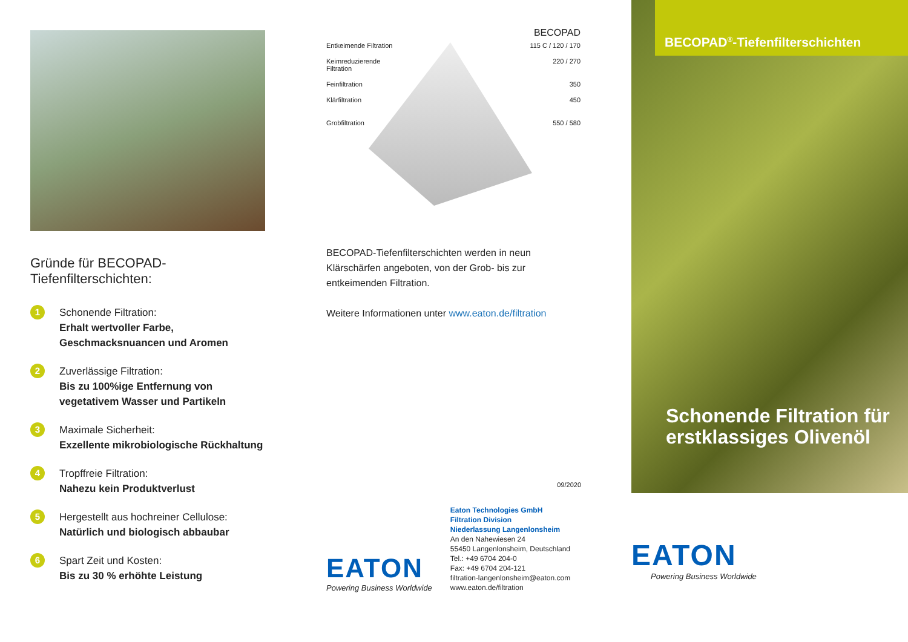Gründe für BECOPAD-Tiefenfilterschichten:
1
Schonende Filtration:
Erhalt wertvoller Farbe, Geschmacksnuancen und Aromen
2
Zuverlässige Filtration:
Bis zu 100%ige Entfernung von vegetativem Wasser und Partikeln
3
Maximale Sicherheit:
Exzellente mikrobiologische Rückhaltung
4
Tropffreie Filtration:
Nahezu kein Produktverlust
5
Hergestellt aus hochreiner Cellulose:
Natürlich und biologisch abbaubar
6
Spart Zeit und Kosten:
Bis zu 30 % erhöhte Leistung
BECOPAD
Entkeimende Filtration 115 C / 120 / 170
Keimreduzierende
Filtration 220 / 270
Feinfiltration 350
Klärfiltration 450
Grobfiltration 550 / 580
BECOPAD-Tiefenfilterschichten werden in neun Klärschärfen angeboten, von der Grob- bis zur entkeimenden Filtration.
Weitere Informationen unter www.eaton.de/filtration
09/2020
EATON
Powering Business Worldwide
Eaton Technologies GmbH
Filtration Division
Niederlassung Langenlonsheim
An den Nahewiesen 24
55450 Langenlonsheim, Deutschland
Tel.: +49 6704 204-0
Fax: +49 6704 204-121
filtration-langenlonsheim@eaton.com
www.eaton.de/filtration
BECOPAD<sup>®</sup>-Tiefenfilterschichten
Schonende Filtration für erstklassiges Olivenöl
EATON
Powering Business Worldwide